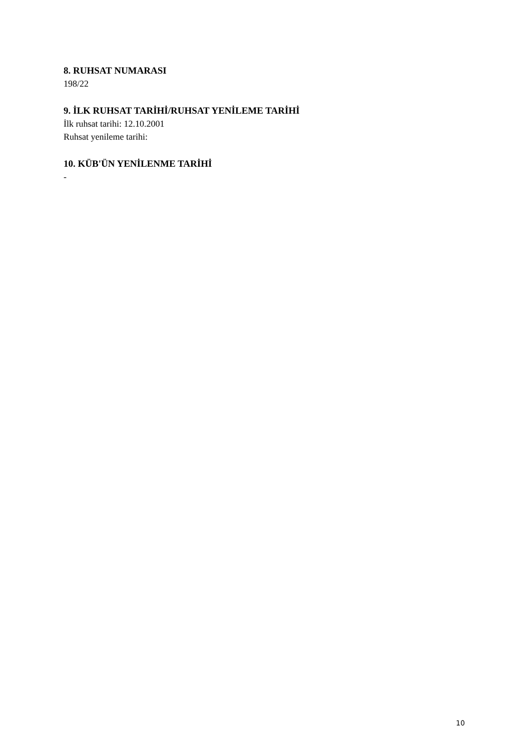8. RUHSAT NUMARASI
198/22
9. İLK RUHSAT TARİHİ/RUHSAT YENİLEME TARİHİ
İlk ruhsat tarihi: 12.10.2001
Ruhsat yenileme tarihi:
10. KÜB'ÜN YENİLENME TARİHİ
-
10